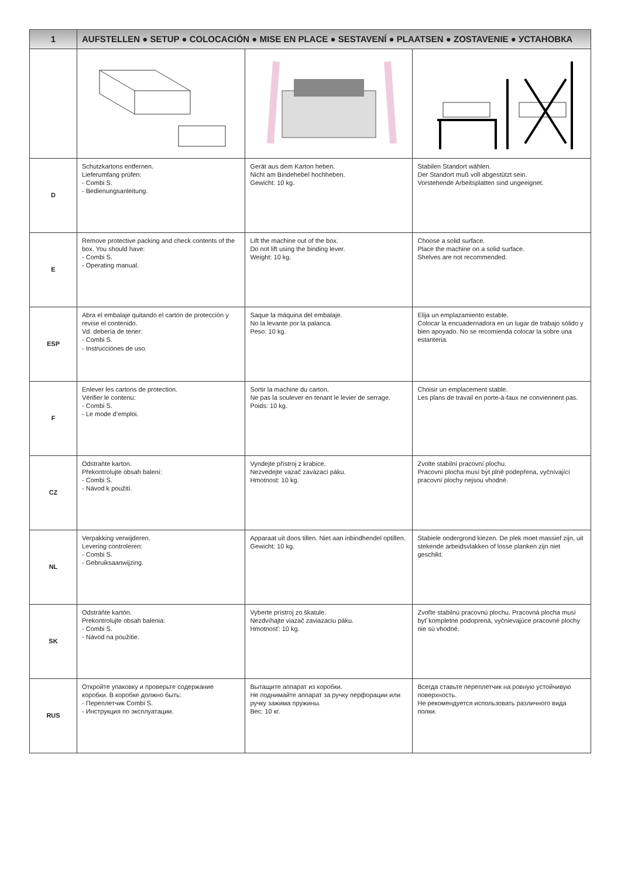| 1 | AUFSTELLEN ● SETUP ● COLOCACIÓN ● MISE EN PLACE ● SESTAVENÍ ● PLAATSEN ● ZOSTAVENIE ● УСТАНОВКА | | |
| D | Schutzkartons entfernen. Lieferumfang prüfen: - Combi S. - Bedienungsanleitung. | Gerät aus dem Karton heben. Nicht am Bindehebel hochheben. Gewicht: 10 kg. | Stabilen Standort wählen. Der Standort muß voll abgestützt sein. Vorstehende Arbeitsplatten sind ungeeignet. |
| E | Remove protective packing and check contents of the box. You should have: - Combi S. - Operating manual. | Lift the machine out of the box. Do not lift using the binding lever. Weight: 10 kg. | Choose a solid surface. Place the machine on a solid surface. Shelves are not recommended. |
| ESP | Abra el embalaje quitando el cartón de protección y revise el contenido. Vd. debería de tener: - Combi S. - Instrucciónes de uso. | Saque la máquina del embalaje. No la levante por la palanca. Peso: 10 kg. | Elija un emplazamiento estable. Colocar la encuadernadora en un lugar de trabajo sólido y bien apoyado. No se recomienda colocar la sobre una estanteria. |
| F | Enlever les cartons de protection. Vérifier le contenu: - Combi S. - Le mode d‘emploi. | Sortir la machine du carton. Ne pas la soulever en tenant le levier de serrage. Poids: 10 kg. | Choisir un emplacement stable. Les plans de travail en porte-à-faux ne conviennent pas. |
| CZ | Odstraňte karton. Překontrolujte obsah balení: - Combi S. - Návod k použití. | Vyndejte přístroj z krabice. Nezvedejte vazač zavázací páku. Hmotnost: 10 kg. | Zvolte stabilní pracovní plochu. Pracovní plocha musí být plně podepřena, vyčnívající pracovní plochy nejsou vhodné. |
| NL | Verpakking verwijderen. Levering controleren: - Combi S. - Gebruiksaanwijzing. | Apparaat uit doos tillen. Niet aan inbindhendel optillen. Gewicht: 10 kg. | Stabiele ondergrond kiezen. De plek moet massief zijn, uit stekende arbeidsvlakken of losse planken zijn niet geschikt. |
| SK | Odstráňte kartón. Prekontrolujte obsah balenia: - Combi S. - Návod na použitie. | Vyberte prístroj zo škatule. Nezdvíhajte viazač zaviazaciu páku. Hmotnosť: 10 kg. | Zvoľte stabilnú pracovnú plochu. Pracovná plocha musí byť kompletne podoprená, vyčnievajúce pracovné plochy nie sú vhodné. |
| RUS | Откройте упаковку и проверьте содержание коробки. В коробке должно быть: - Переплетчик Combi S. - Инструкция по эксплуатации. | Вытащите аппарат из коробки. Не поднимайте аппарат за ручку перфорации или ручку зажима пружины. Вес: 10 кг. | Всегда ставьте переплетчик на ровную устойчивую поверхность. Не рекомендуется использовать различного вида полки. |